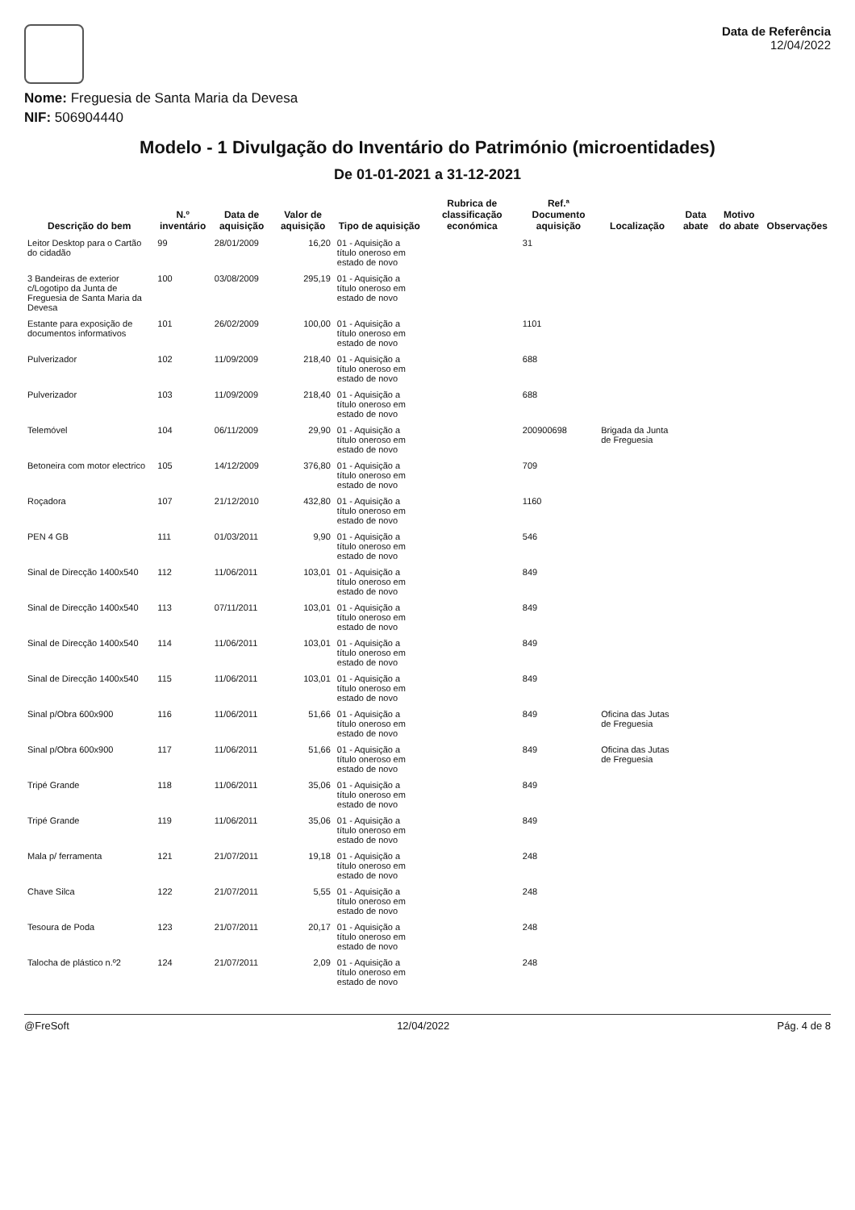Nome: Freguesia de Santa Maria da Devesa
NIF: 506904440
Data de Referência
12/04/2022
Modelo - 1 Divulgação do Inventário do Património (microentidades)
De 01-01-2021 a 31-12-2021
| Descrição do bem | N.º inventário | Data de aquisição | Valor de aquisição | Tipo de aquisição | Rubrica de classificação económica | Ref.ª Documento aquisição | Localização | Data abate | Motivo do abate | Observações |
| --- | --- | --- | --- | --- | --- | --- | --- | --- | --- | --- |
| Leitor Desktop para o Cartão do cidadão | 99 | 28/01/2009 | 16,20 | 01 - Aquisição a título oneroso em estado de novo | | 31 | | | | |
| 3 Bandeiras de exterior c/Logotipo da Junta de Freguesia de Santa Maria da Devesa | 100 | 03/08/2009 | 295,19 | 01 - Aquisição a título oneroso em estado de novo | | | | | | |
| Estante para exposição de documentos informativos | 101 | 26/02/2009 | 100,00 | 01 - Aquisição a título oneroso em estado de novo | | 1101 | | | | |
| Pulverizador | 102 | 11/09/2009 | 218,40 | 01 - Aquisição a título oneroso em estado de novo | | 688 | | | | |
| Pulverizador | 103 | 11/09/2009 | 218,40 | 01 - Aquisição a título oneroso em estado de novo | | 688 | | | | |
| Telemóvel | 104 | 06/11/2009 | 29,90 | 01 - Aquisição a título oneroso em estado de novo | | 200900698 | Brigada da Junta de Freguesia | | | |
| Betoneira com motor electrico | 105 | 14/12/2009 | 376,80 | 01 - Aquisição a título oneroso em estado de novo | | 709 | | | | |
| Roçadora | 107 | 21/12/2010 | 432,80 | 01 - Aquisição a título oneroso em estado de novo | | 1160 | | | | |
| PEN 4 GB | 111 | 01/03/2011 | 9,90 | 01 - Aquisição a título oneroso em estado de novo | | 546 | | | | |
| Sinal de Direcção 1400x540 | 112 | 11/06/2011 | 103,01 | 01 - Aquisição a título oneroso em estado de novo | | 849 | | | | |
| Sinal de Direcção 1400x540 | 113 | 07/11/2011 | 103,01 | 01 - Aquisição a título oneroso em estado de novo | | 849 | | | | |
| Sinal de Direcção 1400x540 | 114 | 11/06/2011 | 103,01 | 01 - Aquisição a título oneroso em estado de novo | | 849 | | | | |
| Sinal de Direcção 1400x540 | 115 | 11/06/2011 | 103,01 | 01 - Aquisição a título oneroso em estado de novo | | 849 | | | | |
| Sinal p/Obra 600x900 | 116 | 11/06/2011 | 51,66 | 01 - Aquisição a título oneroso em estado de novo | | 849 | Oficina das Jutas de Freguesia | | | |
| Sinal p/Obra 600x900 | 117 | 11/06/2011 | 51,66 | 01 - Aquisição a título oneroso em estado de novo | | 849 | Oficina das Jutas de Freguesia | | | |
| Tripé Grande | 118 | 11/06/2011 | 35,06 | 01 - Aquisição a título oneroso em estado de novo | | 849 | | | | |
| Tripé Grande | 119 | 11/06/2011 | 35,06 | 01 - Aquisição a título oneroso em estado de novo | | 849 | | | | |
| Mala p/ ferramenta | 121 | 21/07/2011 | 19,18 | 01 - Aquisição a título oneroso em estado de novo | | 248 | | | | |
| Chave Silca | 122 | 21/07/2011 | 5,55 | 01 - Aquisição a título oneroso em estado de novo | | 248 | | | | |
| Tesoura de Poda | 123 | 21/07/2011 | 20,17 | 01 - Aquisição a título oneroso em estado de novo | | 248 | | | | |
| Talocha de plástico n.º2 | 124 | 21/07/2011 | 2,09 | 01 - Aquisição a título oneroso em estado de novo | | 248 | | | | |
@FreSoft 12/04/2022 Pág. 4 de 8